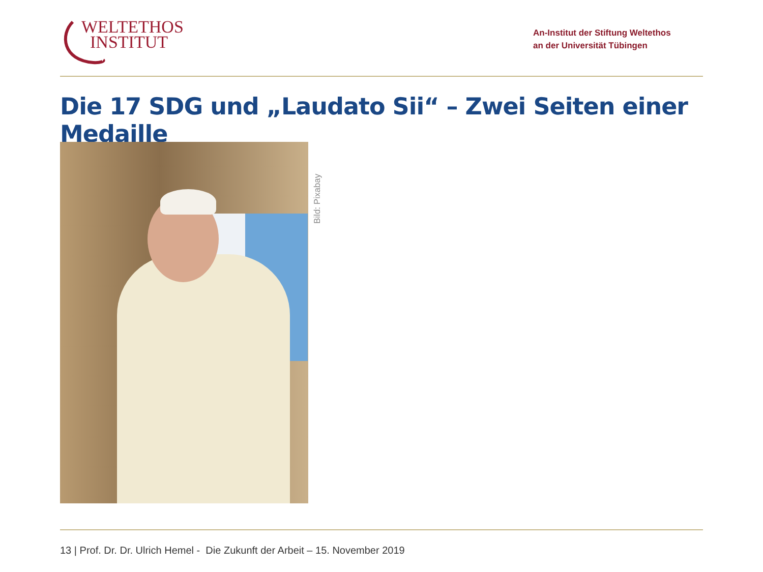WELTETHOS
INSTITUT
An-Institut der Stiftung Weltethos
an der Universität Tübingen
Die 17 SDG und „Laudato Sii“ – Zwei Seiten einer Medaille
Bild: Pixabay
13 | Prof. Dr. Dr. Ulrich Hemel - Die Zukunft der Arbeit – 15. November 2019